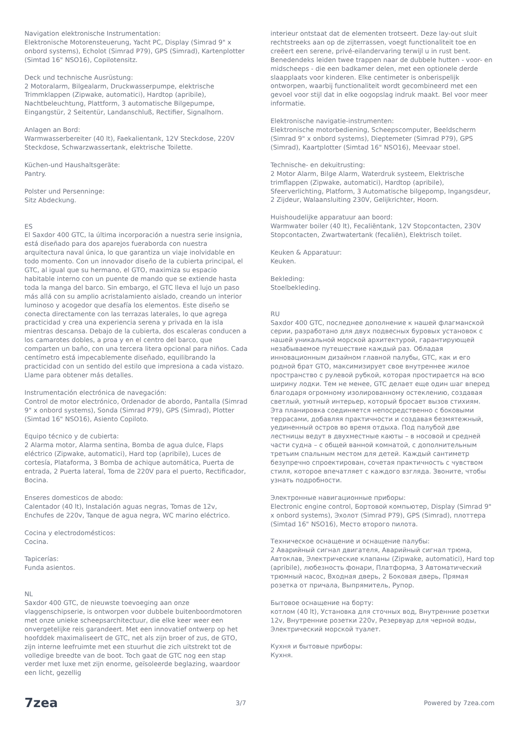Navigation elektronische Instrumentation:
Elektronische Motorensteuerung, Yacht PC, Display (Simrad 9" x onbord systems), Echolot (Simrad P79), GPS (Simrad), Kartenplotter (Simtad 16" NSO16), Copilotensitz.
Deck und technische Ausrüstung:
2 Motoralarm, Bilgealarm, Druckwasserpumpe, elektrische Trimmklappen (Zipwake, automatici), Hardtop (apribile), Nachtbeleuchtung, Plattform, 3 automatische Bilgepumpe, Eingangstür, 2 Seitentür, Landanschluß, Rectifier, Signalhorn.
Anlagen an Bord:
Warmwasserbereiter (40 lt), Faekalientank, 12V Steckdose, 220V Steckdose, Schwarzwassertank, elektrische Toilette.
Küchen-und Haushaltsgeräte:
Pantry.
Polster und Persenninge:
Sitz Abdeckung.
ES
El Saxdor 400 GTC, la última incorporación a nuestra serie insignia, está diseñado para dos aparejos fueraborda con nuestra arquitectura naval única, lo que garantiza un viaje inolvidable en todo momento. Con un innovador diseño de la cubierta principal, el GTC, al igual que su hermano, el GTO, maximiza su espacio habitable interno con un puente de mando que se extiende hasta toda la manga del barco. Sin embargo, el GTC lleva el lujo un paso más allá con su amplio acristalamiento aislado, creando un interior luminoso y acogedor que desafía los elementos. Este diseño se conecta directamente con las terrazas laterales, lo que agrega practicidad y crea una experiencia serena y privada en la isla mientras descansa. Debajo de la cubierta, dos escaleras conducen a los camarotes dobles, a proa y en el centro del barco, que comparten un baño, con una tercera litera opcional para niños. Cada centímetro está impecablemente diseñado, equilibrando la practicidad con un sentido del estilo que impresiona a cada vistazo. Llame para obtener más detalles.
Instrumentación electrónica de navegación:
Control de motor electrónico, Ordenador de abordo, Pantalla (Simrad 9" x onbord systems), Sonda (Simrad P79), GPS (Simrad), Plotter (Simtad 16" NSO16), Asiento Copiloto.
Equipo técnico y de cubierta:
2 Alarma motor, Alarma sentina, Bomba de agua dulce, Flaps eléctrico (Zipwake, automatici), Hard top (apribile), Luces de cortesía, Plataforma, 3 Bomba de achique automática, Puerta de entrada, 2 Puerta lateral, Toma de 220V para el puerto, Rectificador, Bocina.
Enseres domesticos de abodo:
Calentador (40 lt), Instalación aguas negras, Tomas de 12v, Enchufes de 220v, Tanque de agua negra, WC marino eléctrico.
Cocina y electrodomésticos:
Cocina.
Tapicerías:
Funda asientos.
NL
Saxdor 400 GTC, de nieuwste toevoeging aan onze vlaggenschipserie, is ontworpen voor dubbele buitenboordmotoren met onze unieke scheepsarchitectuur, die elke keer weer een onvergetelijke reis garandeert. Met een innovatief ontwerp op het hoofddek maximaliseert de GTC, net als zijn broer of zus, de GTO, zijn interne leefruimte met een stuurhut die zich uitstrekt tot de volledige breedte van de boot. Toch gaat de GTC nog een stap verder met luxe met zijn enorme, geïsoleerde beglazing, waardoor een licht, gezellig
interieur ontstaat dat de elementen trotseert. Deze lay-out sluit rechtstreeks aan op de zijterrassen, voegt functionaliteit toe en creëert een serene, privé-eilandervaring terwijl u in rust bent. Benedendeks leiden twee trappen naar de dubbele hutten - voor- en midscheeps - die een badkamer delen, met een optionele derde slaapplaats voor kinderen. Elke centimeter is onberispelijk ontworpen, waarbij functionaliteit wordt gecombineerd met een gevoel voor stijl dat in elke oogopslag indruk maakt. Bel voor meer informatie.
Elektronische navigatie-instrumenten:
Elektronische motorbediening, Scheepscomputer, Beeldscherm (Simrad 9" x onbord systems), Dieptemeter (Simrad P79), GPS (Simrad), Kaartplotter (Simtad 16" NSO16), Meevaar stoel.
Technische- en dekuitrusting:
2 Motor Alarm, Bilge Alarm, Waterdruk systeem, Elektrische trimflappen (Zipwake, automatici), Hardtop (apribile), Sfeerverlichting, Platform, 3 Automatische bilgepomp, Ingangsdeur, 2 Zijdeur, Walaansluiting 230V, Gelijkrichter, Hoorn.
Huishoudelijke apparatuur aan boord:
Warmwater boiler (40 lt), Fecaliëntank, 12V Stopcontacten, 230V Stopcontacten, Zwartwatertank (fecaliën), Elektrisch toilet.
Keuken & Apparatuur:
Keuken.
Bekleding:
Stoelbekleding.
RU
Saxdor 400 GTC, последнее дополнение к нашей флагманской серии, разработано для двух подвесных буровых установок с нашей уникальной морской архитектурой, гарантирующей незабываемое путешествие каждый раз. Обладая инновационным дизайном главной палубы, GTC, как и его родной брат GTO, максимизирует свое внутреннее жилое пространство с рулевой рубкой, которая простирается на всю ширину лодки. Тем не менее, GTC делает еще один шаг вперед благодаря огромному изолированному остеклению, создавая светлый, уютный интерьер, который бросает вызов стихиям. Эта планировка соединяется непосредственно с боковыми террасами, добавляя практичности и создавая безмятежный, уединенный остров во время отдыха. Под палубой две лестницы ведут в двухместные каюты – в носовой и средней части судна – с общей ванной комнатой, с дополнительным третьим спальным местом для детей. Каждый сантиметр безупречно спроектирован, сочетая практичность с чувством стиля, которое впечатляет с каждого взгляда. Звоните, чтобы узнать подробности.
Электронные навигационные приборы:
Electronic engine control, Бортовой компьютер, Display (Simrad 9" x onbord systems), Эхолот (Simrad P79), GPS (Simrad), плоттера (Simtad 16" NSO16), Место второго пилота.
Техническое оснащение и оснащение палубы:
2 Аварийный сигнал двигателя, Аварийный сигнал трюма, Автоклав, Электрические клапаны (Zipwake, automatici), Hard top (apribile), любезность фонари, Платформа, 3 Автоматический трюмный насос, Входная дверь, 2 Боковая дверь, Прямая розетка от причала, Выпрямитель, Рупор.
Бытовое оснащение на борту:
котлом (40 lt), Установка для сточных вод, Внутренние розетки 12v, Внутренние розетки 220v, Резервуар для черной воды, Электрический морской туалет.
Кухня и бытовые приборы:
Кухня.
7zea 3/7 Powered by 7zea.com